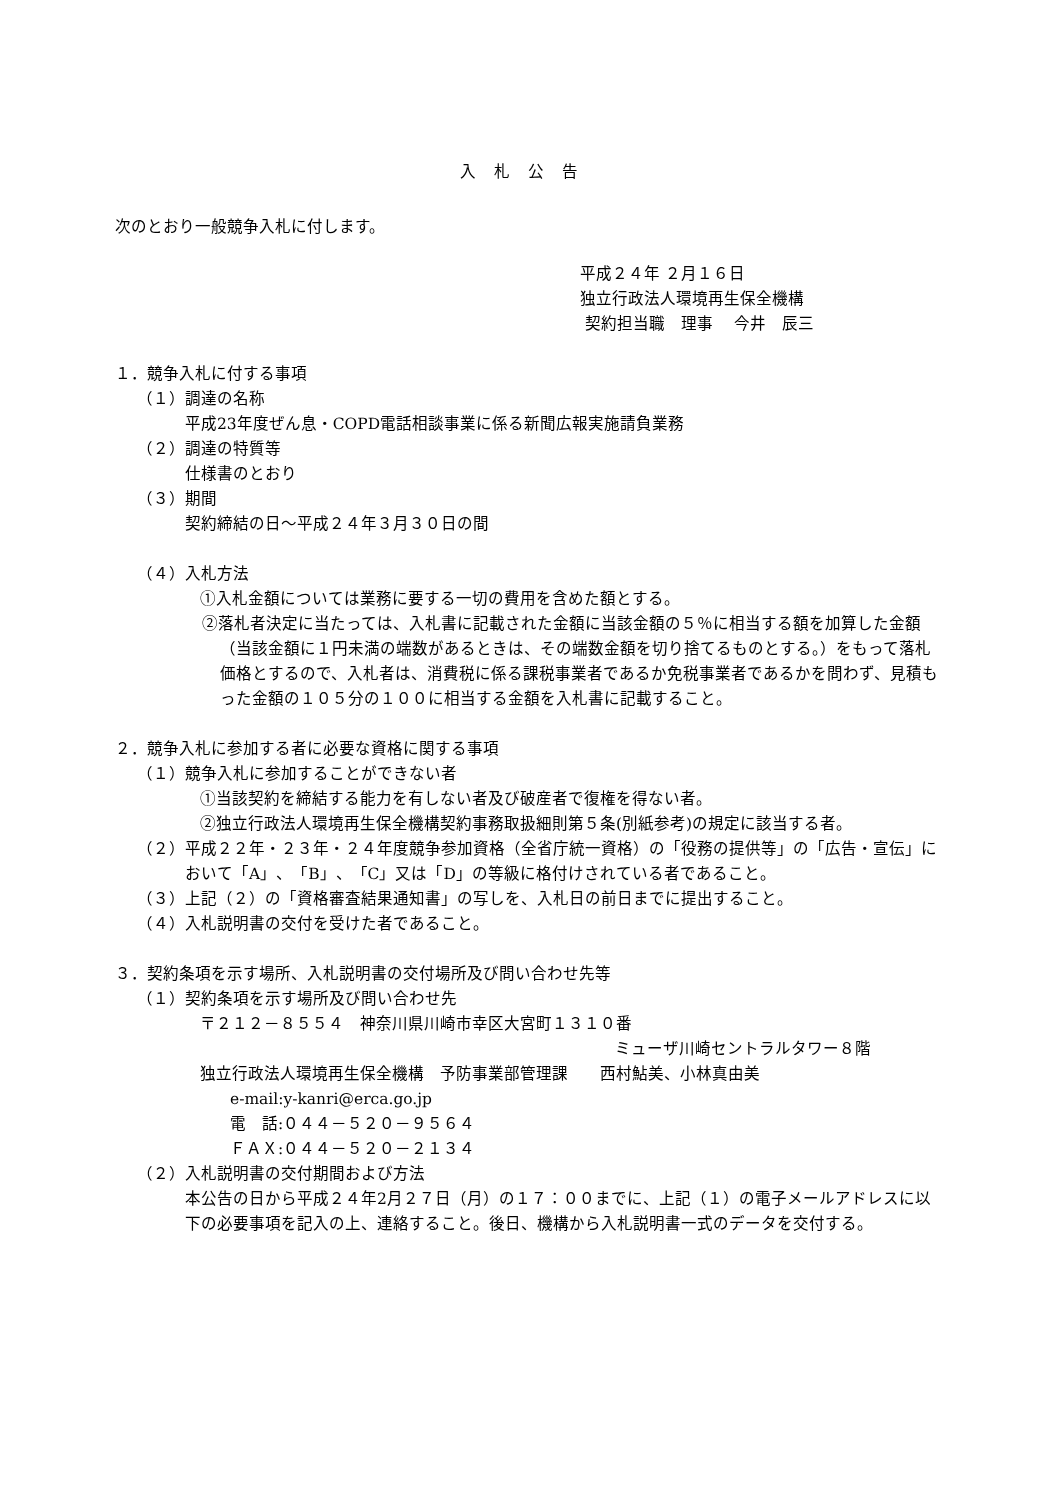入札公告
次のとおり一般競争入札に付します。
平成２４年 ２月１６日
独立行政法人環境再生保全機構
契約担当職　理事　 今井　辰三
１．競争入札に付する事項
（１）調達の名称
平成23年度ぜん息・COPD電話相談事業に係る新聞広報実施請負業務
（２）調達の特質等
仕様書のとおり
（３）期間
契約締結の日～平成２４年３月３０日の間
（４）入札方法
①入札金額については業務に要する一切の費用を含めた額とする。
②落札者決定に当たっては、入札書に記載された金額に当該金額の５％に相当する額を加算した金額（当該金額に１円未満の端数があるときは、その端数金額を切り捨てるものとする。）をもって落札価格とするので、入札者は、消費税に係る課税事業者であるか免税事業者であるかを問わず、見積もった金額の１０５分の１００に相当する金額を入札書に記載すること。
２．競争入札に参加する者に必要な資格に関する事項
（１）競争入札に参加することができない者
①当該契約を締結する能力を有しない者及び破産者で復権を得ない者。
②独立行政法人環境再生保全機構契約事務取扱細則第５条(別紙参考)の規定に該当する者。
（２）平成２２年・２３年・２４年度競争参加資格（全省庁統一資格）の「役務の提供等」の「広告・宣伝」において「A」、「B」、「C」又は「D」の等級に格付けされている者であること。
（３）上記（２）の「資格審査結果通知書」の写しを、入札日の前日までに提出すること。
（４）入札説明書の交付を受けた者であること。
３．契約条項を示す場所、入札説明書の交付場所及び問い合わせ先等
（１）契約条項を示す場所及び問い合わせ先
〒２１２－８５５４　神奈川県川崎市幸区大宮町１３１０番
ミューザ川崎セントラルタワー８階
独立行政法人環境再生保全機構　予防事業部管理課　　西村鮎美、小林真由美
e-mail:y-kanri@erca.go.jp
電　話:０４４－５２０－９５６４
ＦＡＸ:０４４－５２０－２１３４
（２）入札説明書の交付期間および方法
本公告の日から平成２４年2月２７日（月）の１７：００までに、上記（１）の電子メールアドレスに以下の必要事項を記入の上、連絡すること。後日、機構から入札説明書一式のデータを交付する。